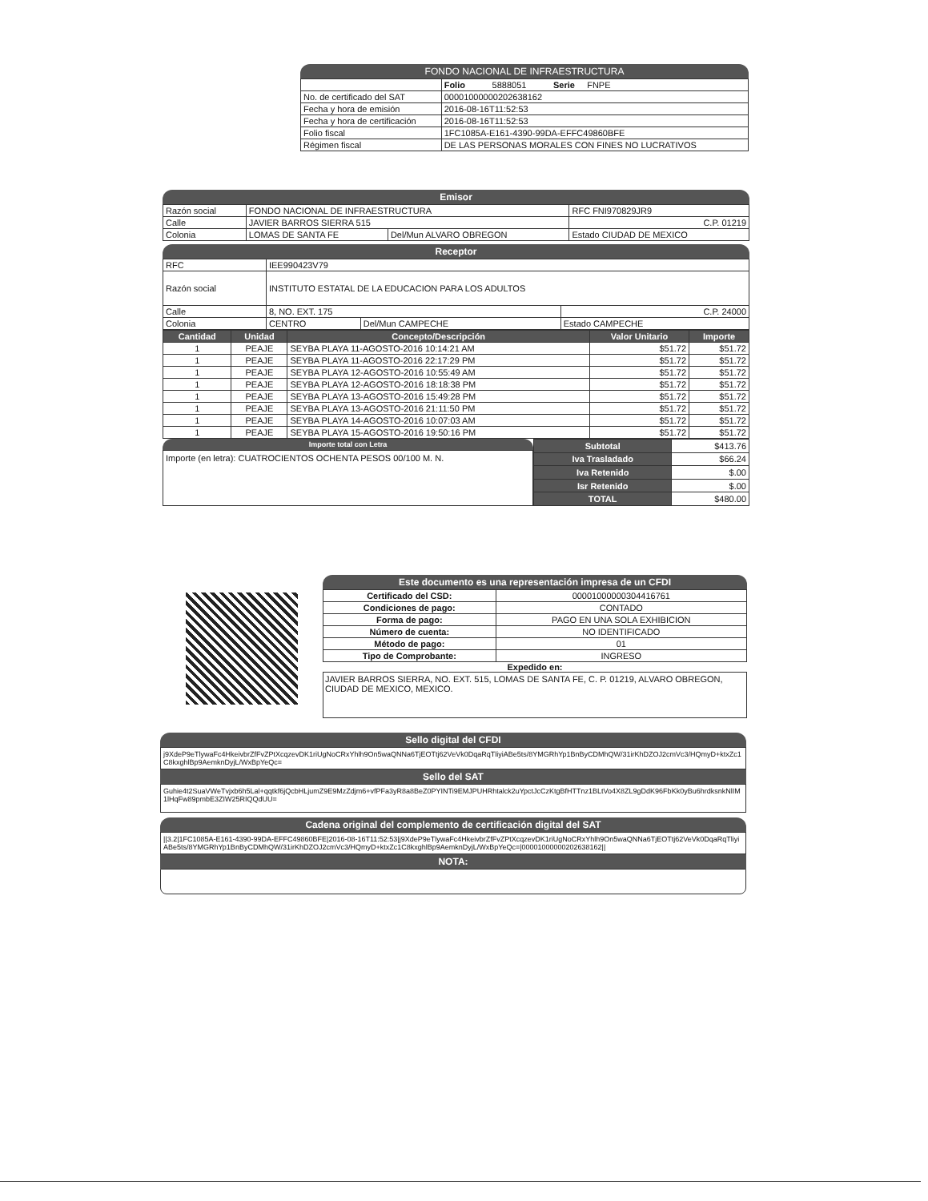FONDO NACIONAL DE INFRAESTRUCTURA
| | Folio 5888051 Serie FNPE |
| No. de certificado del SAT | 00001000000202638162 |
| Fecha y hora de emisión | 2016-08-16T11:52:53 |
| Fecha y hora de certificación | 2016-08-16T11:52:53 |
| Folio fiscal | 1FC1085A-E161-4390-99DA-EFFC49860BFE |
| Régimen fiscal | DE LAS PERSONAS MORALES CON FINES NO LUCRATIVOS |
Emisor
| Razón social | FONDO NACIONAL DE INFRAESTRUCTURA | | RFC FNI970829JR9 |
| Calle | JAVIER BARROS SIERRA 515 | | C.P. 01219 |
| Colonia | LOMAS DE SANTA FE | Del/Mun ALVARO OBREGON | Estado CIUDAD DE MEXICO |
Receptor
| RFC | IEE990423V79 | | |
| Razón social | INSTITUTO ESTATAL DE LA EDUCACION PARA LOS ADULTOS | | |
| Calle | 8, NO. EXT. 175 | | C.P. 24000 |
| Colonia | CENTRO | Del/Mun CAMPECHE | Estado CAMPECHE |
| Cantidad | Unidad | Concepto/Descripción | Valor Unitario | Importe |
| --- | --- | --- | --- | --- |
| 1 | PEAJE | SEYBA PLAYA 11-AGOSTO-2016 10:14:21 AM | $51.72 | $51.72 |
| 1 | PEAJE | SEYBA PLAYA 11-AGOSTO-2016 22:17:29 PM | $51.72 | $51.72 |
| 1 | PEAJE | SEYBA PLAYA 12-AGOSTO-2016 10:55:49 AM | $51.72 | $51.72 |
| 1 | PEAJE | SEYBA PLAYA 12-AGOSTO-2016 18:18:38 PM | $51.72 | $51.72 |
| 1 | PEAJE | SEYBA PLAYA 13-AGOSTO-2016 15:49:28 PM | $51.72 | $51.72 |
| 1 | PEAJE | SEYBA PLAYA 13-AGOSTO-2016 21:11:50 PM | $51.72 | $51.72 |
| 1 | PEAJE | SEYBA PLAYA 14-AGOSTO-2016 10:07:03 AM | $51.72 | $51.72 |
| 1 | PEAJE | SEYBA PLAYA 15-AGOSTO-2016 19:50:16 PM | $51.72 | $51.72 |
Importe total con Letra
Importe (en letra): CUATROCIENTOS OCHENTA PESOS 00/100 M. N.
| Subtotal | $413.76 |
| Iva Trasladado | $66.24 |
| Iva Retenido | $.00 |
| Isr Retenido | $.00 |
| TOTAL | $480.00 |
Este documento es una representación impresa de un CFDI
| Certificado del CSD: | 00001000000304416761 |
| Condiciones de pago: | CONTADO |
| Forma de pago: | PAGO EN UNA SOLA EXHIBICION |
| Número de cuenta: | NO IDENTIFICADO |
| Método de pago: | 01 |
| Tipo de Comprobante: | INGRESO |
Expedido en:
JAVIER BARROS SIERRA, NO. EXT. 515, LOMAS DE SANTA FE, C. P. 01219, ALVARO OBREGON, CIUDAD DE MEXICO, MEXICO.
Sello digital del CFDI
j9XdeP9eTlywaFc4HkeivbrZfFvZPtXcqzevDK1riUgNoCRxYhlh9On5waQNNa6TjEOTtj62VeVk0DqaRqTliyiABe5ts/8YMGRhYp1BnByCDMhQW/31irKhDZOJ2cmVc3/HQmyD+ktxZc1C8kxghlBp9AemknDyjL/WxBpYeQc=
Sello del SAT
Guhie4t2SuaVWeTvjxb6h5Lal+qqtkf6jQcbHLjumZ9E9MzZdjm6+vfPFa3yR8a8BeZ0PYINTi9EMJPUHRhtalck2uYpctJcCzKtgBfHTTnz1BLtVo4X8ZL9gDdK96FbKk0yBu6hrdksnkNlIM1lHqFw89pmbE3ZIW25RIQQdUU=
Cadena original del complemento de certificación digital del SAT
||3.2|1FC1085A-E161-4390-99DA-EFFC49860BFE|2016-08-16T11:52:53|j9XdeP9eTlywaFc4HkeivbrZfFvZPtXcqzevDK1riUgNoCRxYhlh9On5waQNNa6TjEOTtj62VeVk0DqaRqTliyiABe5ts/8YMGRhYp1BnByCDMhQW/31irKhDZOJ2cmVc3/HQmyD+ktxZc1C8kxghlBp9AemknDyjL/WxBpYeQc=|00001000000202638162||
NOTA: